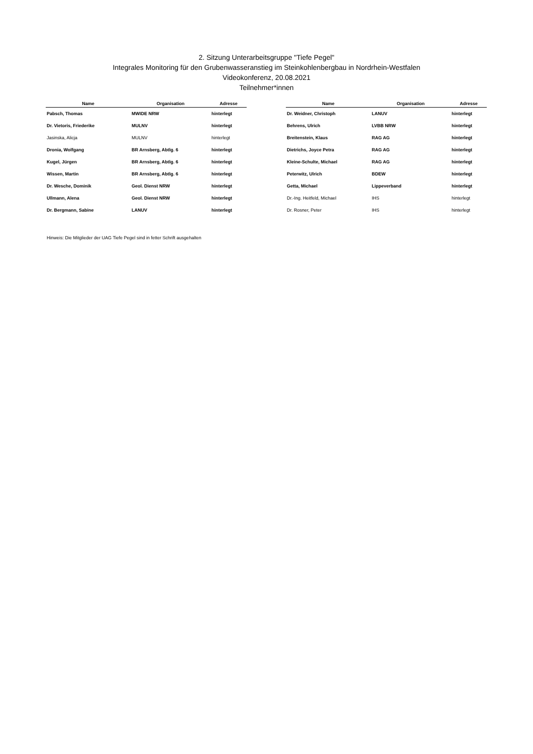2. Sitzung Unterarbeitsgruppe "Tiefe Pegel"
Integrales Monitoring für den Grubenwasseranstieg im Steinkohlenbergbau in Nordrhein-Westfalen
Videokonferenz, 20.08.2021
Teilnehmer*innen
| Name | Organisation | Adresse |
| --- | --- | --- |
| Pabsch, Thomas | MWIDE NRW | hinterlegt |
| Dr. Vietoris, Friederike | MULNV | hinterlegt |
| Jasinska, Alicja | MULNV | hinterlegt |
| Dronia, Wolfgang | BR Arnsberg, Abtlg. 6 | hinterlegt |
| Kugel, Jürgen | BR Arnsberg, Abtlg. 6 | hinterlegt |
| Wissen, Martin | BR Arnsberg, Abtlg. 6 | hinterlegt |
| Dr. Wesche, Dominik | Geol. Dienst NRW | hinterlegt |
| Ullmann, Alena | Geol. Dienst NRW | hinterlegt |
| Dr. Bergmann, Sabine | LANUV | hinterlegt |
| Name | Organisation | Adresse |
| --- | --- | --- |
| Dr. Weidner, Christoph | LANUV | hinterlegt |
| Behrens, Ulrich | LVBB NRW | hinterlegt |
| Breitenstein, Klaus | RAG AG | hinterlegt |
| Dietrichs, Joyce Petra | RAG AG | hinterlegt |
| Kleine-Schulte, Michael | RAG AG | hinterlegt |
| Peterwitz, Ulrich | BDEW | hinterlegt |
| Getta, Michael | Lippeverband | hinterlegt |
| Dr.-Ing. Heitfeld, Michael | IHS | hinterlegt |
| Dr. Rosner, Peter | IHS | hinterlegt |
Hinweis: Die Mitglieder der UAG Tiefe Pegel sind in fetter Schrift ausgehalten